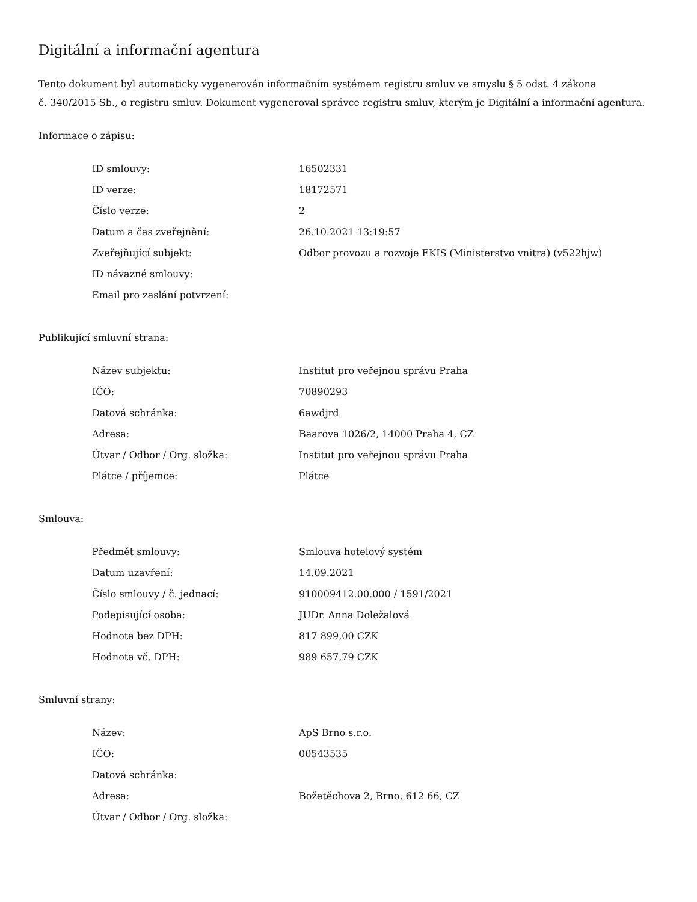Digitální a informační agentura
Tento dokument byl automaticky vygenerován informačním systémem registru smluv ve smyslu § 5 odst. 4 zákona
č. 340/2015 Sb., o registru smluv. Dokument vygeneroval správce registru smluv, kterým je Digitální a informační agentura.
Informace o zápisu:
| ID smlouvy: | 16502331 |
| ID verze: | 18172571 |
| Číslo verze: | 2 |
| Datum a čas zveřejnění: | 26.10.2021 13:19:57 |
| Zveřejňující subjekt: | Odbor provozu a rozvoje EKIS (Ministerstvo vnitra) (v522hjw) |
| ID návazné smlouvy: | |
| Email pro zaslání potvrzení: | |
Publikující smluvní strana:
| Název subjektu: | Institut pro veřejnou správu Praha |
| IČO: | 70890293 |
| Datová schránka: | 6awdjrd |
| Adresa: | Baarova 1026/2, 14000 Praha 4, CZ |
| Útvar / Odbor / Org. složka: | Institut pro veřejnou správu Praha |
| Plátce / příjemce: | Plátce |
Smlouva:
| Předmět smlouvy: | Smlouva hotelový systém |
| Datum uzavření: | 14.09.2021 |
| Číslo smlouvy / č. jednací: | 910009412.00.000 / 1591/2021 |
| Podepisující osoba: | JUDr. Anna Doležalová |
| Hodnota bez DPH: | 817 899,00 CZK |
| Hodnota vč. DPH: | 989 657,79 CZK |
Smluvní strany:
| Název: | ApS Brno s.r.o. |
| IČO: | 00543535 |
| Datová schránka: | |
| Adresa: | Božetěchova 2, Brno, 612 66, CZ |
| Útvar / Odbor / Org. složka: | |